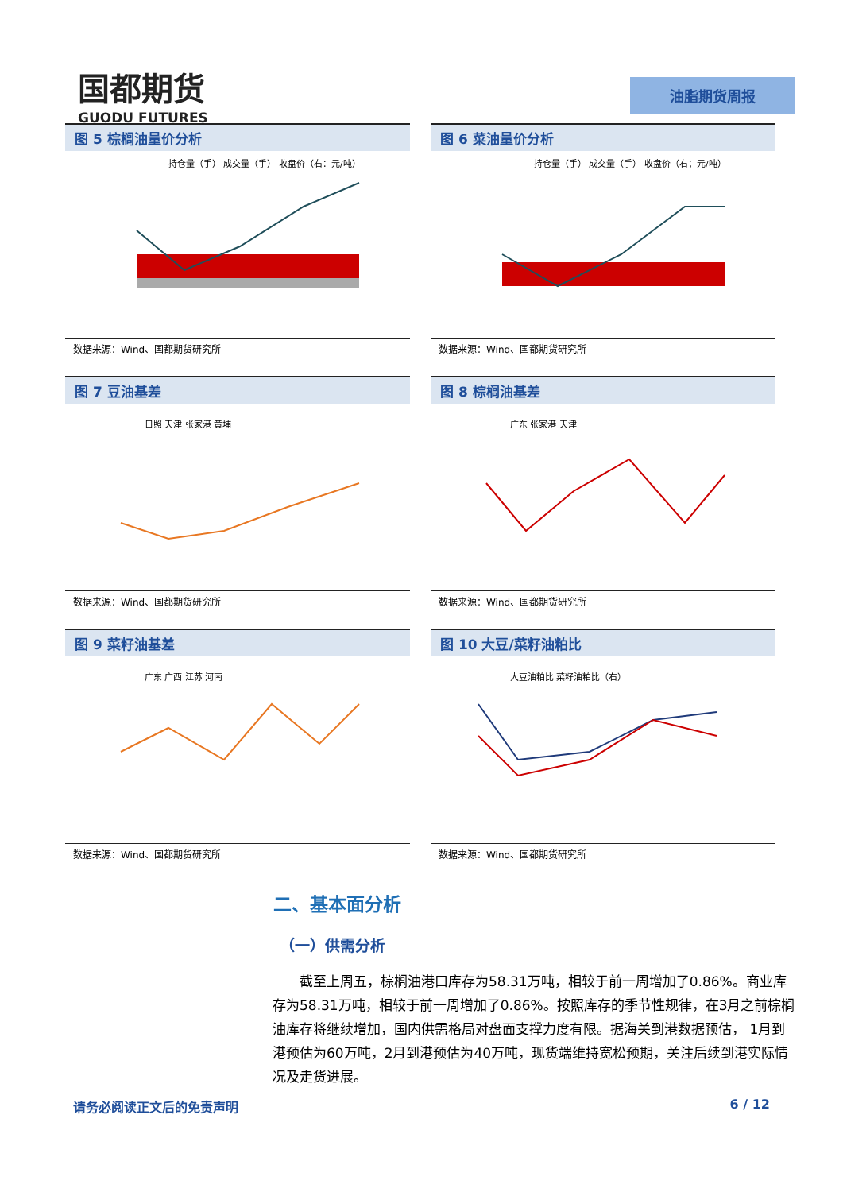国都期货
GUODU FUTURES
油脂期货周报
图 5 棕榈油量价分析
持仓量（手） 成交量（手） 收盘价（右：元/吨）
数据来源：Wind、国都期货研究所
图 6 菜油量价分析
持仓量（手） 成交量（手） 收盘价（右；元/吨）
数据来源：Wind、国都期货研究所
图 7 豆油基差
日照 天津 张家港 黄埔
数据来源：Wind、国都期货研究所
图 8 棕榈油基差
广东 张家港 天津
数据来源：Wind、国都期货研究所
图 9 菜籽油基差
广东 广西 江苏 河南
数据来源：Wind、国都期货研究所
图 10 大豆/菜籽油粕比
大豆油粕比 菜籽油粕比（右）
数据来源：Wind、国都期货研究所
二、基本面分析
（一）供需分析
截至上周五，棕榈油港口库存为58.31万吨，相较于前一周增加了0.86%。商业库存为58.31万吨，相较于前一周增加了0.86%。按照库存的季节性规律，在3月之前棕榈油库存将继续增加，国内供需格局对盘面支撑力度有限。据海关到港数据预估， 1月到港预估为60万吨，2月到港预估为40万吨，现货端维持宽松预期，关注后续到港实际情况及走货进展。
请务必阅读正文后的免责声明 6 / 12